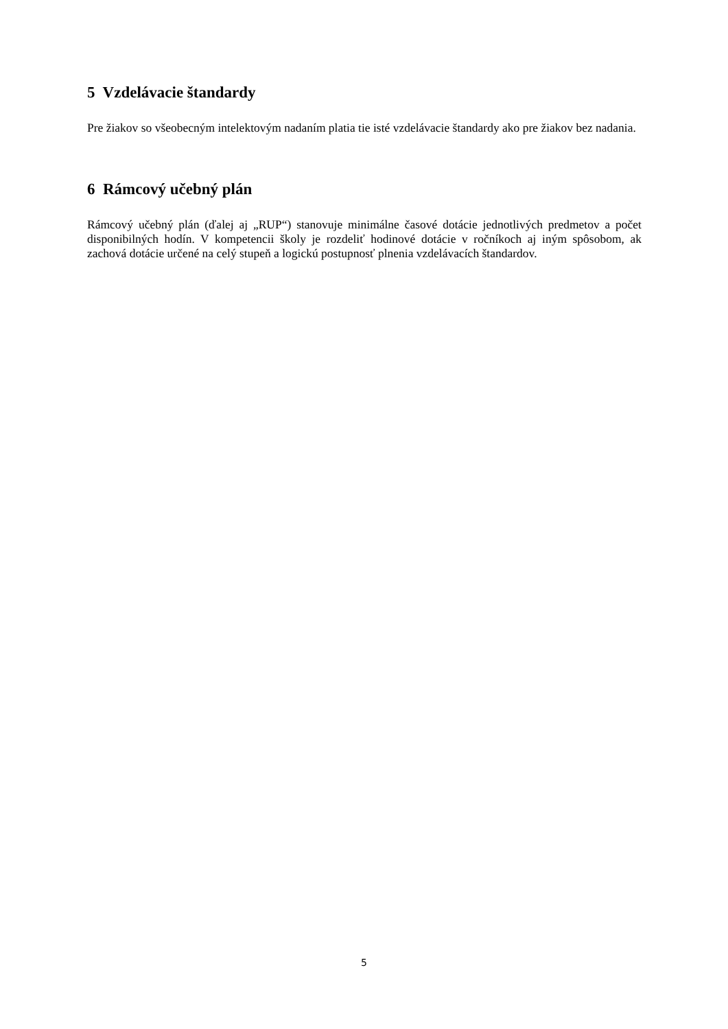5 Vzdelávacie štandardy
Pre žiakov so všeobecným intelektovým nadaním platia tie isté vzdelávacie štandardy ako pre žiakov bez nadania.
6 Rámcový učebný plán
Rámcový učebný plán (ďalej aj „RUP“) stanovuje minimálne časové dotácie jednotlivých predmetov a počet disponibilných hodín. V kompetencii školy je rozdeliť hodinové dotácie v ročníkoch aj iným spôsobom, ak zachová dotácie určené na celý stupeň a logickú postupnosť plnenia vzdelávacích štandardov.
5